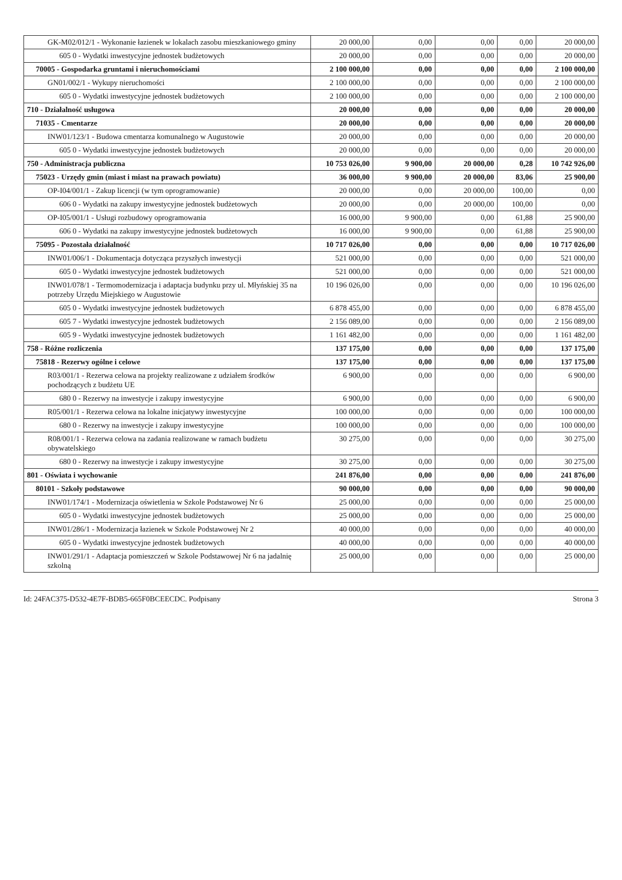| GK-M02/012/1 - Wykonanie łazienek w lokalach zasobu mieszkaniowego gminy | 20 000,00 | 0,00 | 0,00 | 0,00 | 20 000,00 |
| 605 0 - Wydatki inwestycyjne jednostek budżetowych | 20 000,00 | 0,00 | 0,00 | 0,00 | 20 000,00 |
| 70005 - Gospodarka gruntami i nieruchomościami | 2 100 000,00 | 0,00 | 0,00 | 0,00 | 2 100 000,00 |
| GN01/002/1 - Wykupy nieruchomości | 2 100 000,00 | 0,00 | 0,00 | 0,00 | 2 100 000,00 |
| 605 0 - Wydatki inwestycyjne jednostek budżetowych | 2 100 000,00 | 0,00 | 0,00 | 0,00 | 2 100 000,00 |
| 710 - Działalność usługowa | 20 000,00 | 0,00 | 0,00 | 0,00 | 20 000,00 |
| 71035 - Cmentarze | 20 000,00 | 0,00 | 0,00 | 0,00 | 20 000,00 |
| INW01/123/1 - Budowa cmentarza komunalnego w Augustowie | 20 000,00 | 0,00 | 0,00 | 0,00 | 20 000,00 |
| 605 0 - Wydatki inwestycyjne jednostek budżetowych | 20 000,00 | 0,00 | 0,00 | 0,00 | 20 000,00 |
| 750 - Administracja publiczna | 10 753 026,00 | 9 900,00 | 20 000,00 | 0,28 | 10 742 926,00 |
| 75023 - Urzędy gmin (miast i miast na prawach powiatu) | 36 000,00 | 9 900,00 | 20 000,00 | 83,06 | 25 900,00 |
| OP-I04/001/1 - Zakup licencji (w tym oprogramowanie) | 20 000,00 | 0,00 | 20 000,00 | 100,00 | 0,00 |
| 606 0 - Wydatki na zakupy inwestycyjne jednostek budżetowych | 20 000,00 | 0,00 | 20 000,00 | 100,00 | 0,00 |
| OP-I05/001/1 - Usługi rozbudowy oprogramowania | 16 000,00 | 9 900,00 | 0,00 | 61,88 | 25 900,00 |
| 606 0 - Wydatki na zakupy inwestycyjne jednostek budżetowych | 16 000,00 | 9 900,00 | 0,00 | 61,88 | 25 900,00 |
| 75095 - Pozostała działalność | 10 717 026,00 | 0,00 | 0,00 | 0,00 | 10 717 026,00 |
| INW01/006/1 - Dokumentacja dotycząca przyszłych inwestycji | 521 000,00 | 0,00 | 0,00 | 0,00 | 521 000,00 |
| 605 0 - Wydatki inwestycyjne jednostek budżetowych | 521 000,00 | 0,00 | 0,00 | 0,00 | 521 000,00 |
| INW01/078/1 - Termomodernizacja i adaptacja budynku przy ul. Młyńskiej 35 na potrzeby Urzędu Miejskiego w Augustowie | 10 196 026,00 | 0,00 | 0,00 | 0,00 | 10 196 026,00 |
| 605 0 - Wydatki inwestycyjne jednostek budżetowych | 6 878 455,00 | 0,00 | 0,00 | 0,00 | 6 878 455,00 |
| 605 7 - Wydatki inwestycyjne jednostek budżetowych | 2 156 089,00 | 0,00 | 0,00 | 0,00 | 2 156 089,00 |
| 605 9 - Wydatki inwestycyjne jednostek budżetowych | 1 161 482,00 | 0,00 | 0,00 | 0,00 | 1 161 482,00 |
| 758 - Różne rozliczenia | 137 175,00 | 0,00 | 0,00 | 0,00 | 137 175,00 |
| 75818 - Rezerwy ogólne i celowe | 137 175,00 | 0,00 | 0,00 | 0,00 | 137 175,00 |
| R03/001/1 - Rezerwa celowa na projekty realizowane z udziałem środków pochodzących z budżetu UE | 6 900,00 | 0,00 | 0,00 | 0,00 | 6 900,00 |
| 680 0 - Rezerwy na inwestycje i zakupy inwestycyjne | 6 900,00 | 0,00 | 0,00 | 0,00 | 6 900,00 |
| R05/001/1 - Rezerwa celowa na lokalne inicjatywy inwestycyjne | 100 000,00 | 0,00 | 0,00 | 0,00 | 100 000,00 |
| 680 0 - Rezerwy na inwestycje i zakupy inwestycyjne | 100 000,00 | 0,00 | 0,00 | 0,00 | 100 000,00 |
| R08/001/1 - Rezerwa celowa na zadania realizowane w ramach budżetu obywatelskiego | 30 275,00 | 0,00 | 0,00 | 0,00 | 30 275,00 |
| 680 0 - Rezerwy na inwestycje i zakupy inwestycyjne | 30 275,00 | 0,00 | 0,00 | 0,00 | 30 275,00 |
| 801 - Oświata i wychowanie | 241 876,00 | 0,00 | 0,00 | 0,00 | 241 876,00 |
| 80101 - Szkoły podstawowe | 90 000,00 | 0,00 | 0,00 | 0,00 | 90 000,00 |
| INW01/174/1 - Modernizacja oświetlenia w Szkole Podstawowej Nr 6 | 25 000,00 | 0,00 | 0,00 | 0,00 | 25 000,00 |
| 605 0 - Wydatki inwestycyjne jednostek budżetowych | 25 000,00 | 0,00 | 0,00 | 0,00 | 25 000,00 |
| INW01/286/1 - Modernizacja łazienek w Szkole Podstawowej Nr 2 | 40 000,00 | 0,00 | 0,00 | 0,00 | 40 000,00 |
| 605 0 - Wydatki inwestycyjne jednostek budżetowych | 40 000,00 | 0,00 | 0,00 | 0,00 | 40 000,00 |
| INW01/291/1 - Adaptacja pomieszczeń w Szkole Podstawowej Nr 6 na jadalnię szkolną | 25 000,00 | 0,00 | 0,00 | 0,00 | 25 000,00 |
Id: 24FAC375-D532-4E7F-BDB5-665F0BCEECDC. Podpisany Strona 3